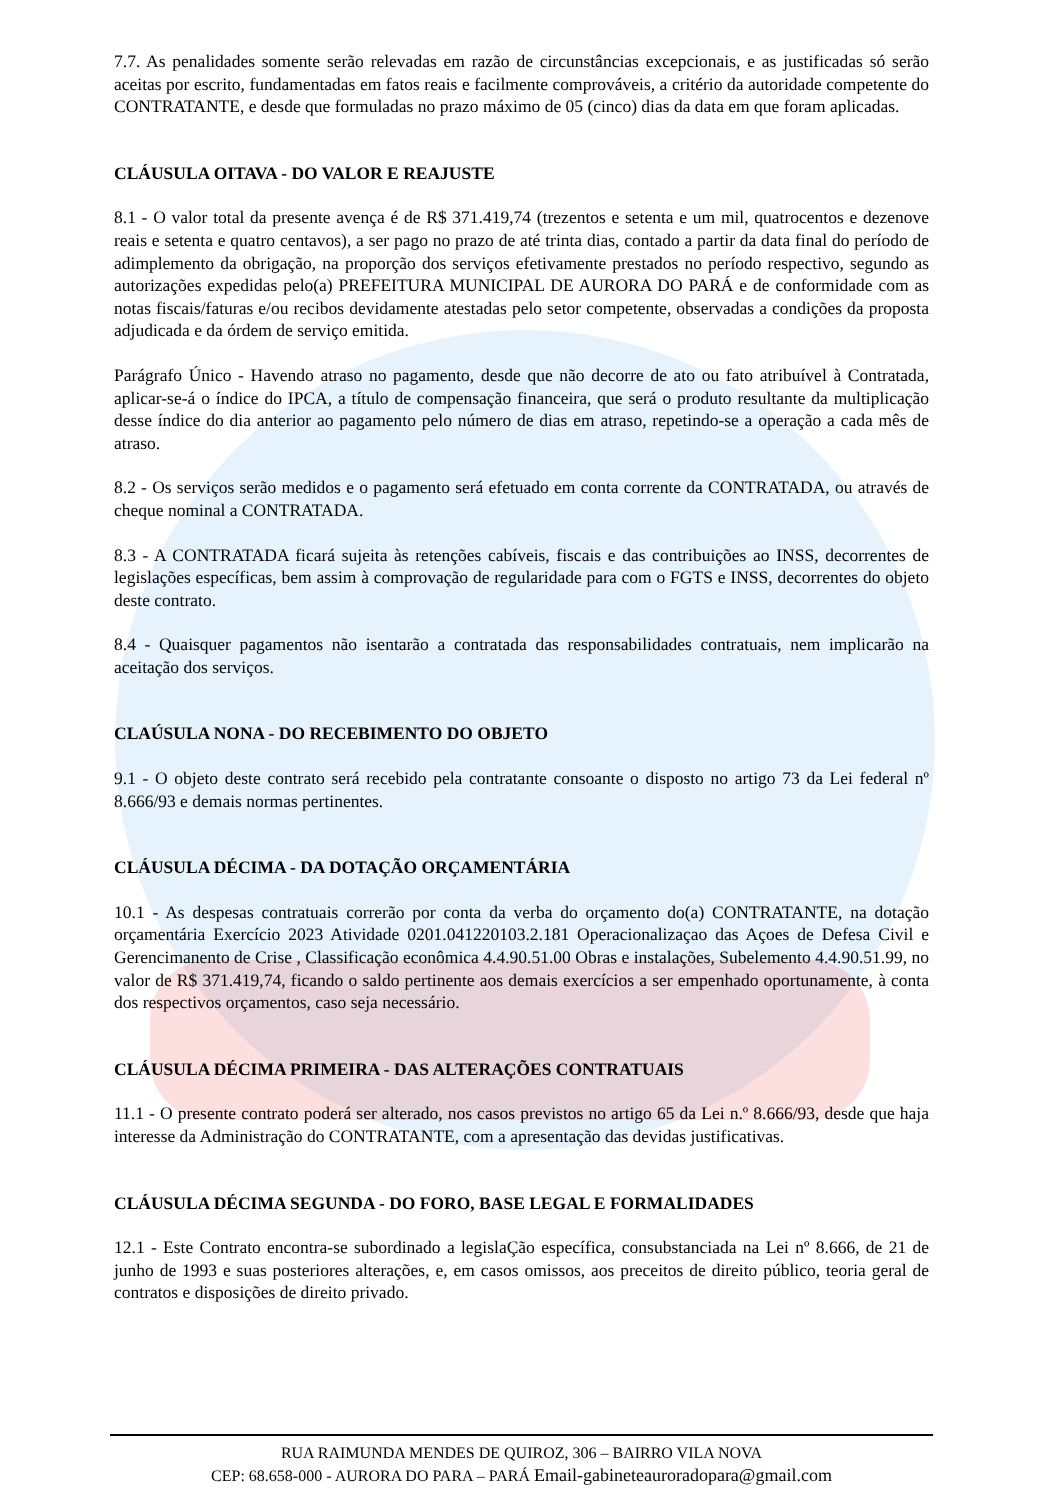7.7. As penalidades somente serão relevadas em razão de circunstâncias excepcionais, e as justificadas só serão aceitas por escrito, fundamentadas em fatos reais e facilmente comprováveis, a critério da autoridade competente do CONTRATANTE, e desde que formuladas no prazo máximo de 05 (cinco) dias da data em que foram aplicadas.
CLÁUSULA OITAVA - DO VALOR E REAJUSTE
8.1 - O valor total da presente avença é de R$ 371.419,74 (trezentos e setenta e um mil, quatrocentos e dezenove reais e setenta e quatro centavos), a ser pago no prazo de até trinta dias, contado a partir da data final do período de adimplemento da obrigação, na proporção dos serviços efetivamente prestados no período respectivo, segundo as autorizações expedidas pelo(a) PREFEITURA MUNICIPAL DE AURORA DO PARÁ e de conformidade com as notas fiscais/faturas e/ou recibos devidamente atestadas pelo setor competente, observadas a condições da proposta adjudicada e da órdem de serviço emitida.
Parágrafo Único - Havendo atraso no pagamento, desde que não decorre de ato ou fato atribuível à Contratada, aplicar-se-á o índice do IPCA, a título de compensação financeira, que será o produto resultante da multiplicação desse índice do dia anterior ao pagamento pelo número de dias em atraso, repetindo-se a operação a cada mês de atraso.
8.2 - Os serviços serão medidos e o pagamento será efetuado em conta corrente da CONTRATADA, ou através de cheque nominal a CONTRATADA.
8.3 - A CONTRATADA ficará sujeita às retenções cabíveis, fiscais e das contribuições ao INSS, decorrentes de legislações específicas, bem assim à comprovação de regularidade para com o FGTS e INSS, decorrentes do objeto deste contrato.
8.4 - Quaisquer pagamentos não isentarão a contratada das responsabilidades contratuais, nem implicarão na aceitação dos serviços.
CLAÚSULA NONA - DO RECEBIMENTO DO OBJETO
9.1 - O objeto deste contrato será recebido pela contratante consoante o disposto no artigo 73 da Lei federal nº 8.666/93 e demais normas pertinentes.
CLÁUSULA DÉCIMA - DA DOTAÇÃO ORÇAMENTÁRIA
10.1 - As despesas contratuais correrão por conta da verba do orçamento do(a) CONTRATANTE, na dotação orçamentária Exercício 2023 Atividade 0201.041220103.2.181 Operacionalizaçao das Açoes de Defesa Civil e Gerencimanento de Crise , Classificação econômica 4.4.90.51.00 Obras e instalações, Subelemento 4.4.90.51.99, no valor de R$ 371.419,74, ficando o saldo pertinente aos demais exercícios a ser empenhado oportunamente, à conta dos respectivos orçamentos, caso seja necessário.
CLÁUSULA DÉCIMA PRIMEIRA - DAS ALTERAÇÕES CONTRATUAIS
11.1 - O presente contrato poderá ser alterado, nos casos previstos no artigo 65 da Lei n.º 8.666/93, desde que haja interesse da Administração do CONTRATANTE, com a apresentação das devidas justificativas.
CLÁUSULA DÉCIMA SEGUNDA - DO FORO, BASE LEGAL E FORMALIDADES
12.1 - Este Contrato encontra-se subordinado a legislaÇão específica, consubstanciada na Lei nº 8.666, de 21 de junho de 1993 e suas posteriores alterações, e, em casos omissos, aos preceitos de direito público, teoria geral de contratos e disposições de direito privado.
RUA RAIMUNDA MENDES DE QUIROZ, 306 – BAIRRO VILA NOVA
CEP: 68.658-000 - AURORA DO PARA – PARÁ Email-gabineteauroradopara@gmail.com